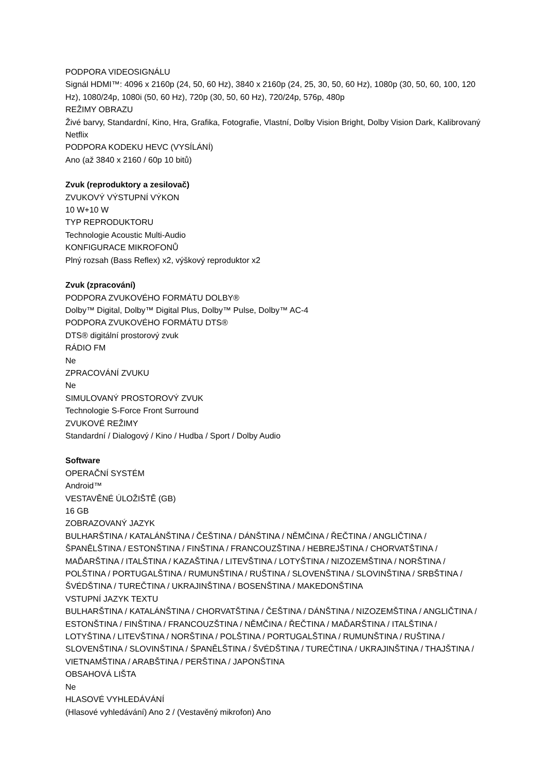PODPORA VIDEOSIGNÁLU
Signál HDMI™: 4096 x 2160p (24, 50, 60 Hz), 3840 x 2160p (24, 25, 30, 50, 60 Hz), 1080p (30, 50, 60, 100, 120 Hz), 1080/24p, 1080i (50, 60 Hz), 720p (30, 50, 60 Hz), 720/24p, 576p, 480p
REŽIMY OBRAZU
Živé barvy, Standardní, Kino, Hra, Grafika, Fotografie, Vlastní, Dolby Vision Bright, Dolby Vision Dark, Kalibrovaný Netflix
PODPORA KODEKU HEVC (VYSÍLÁNÍ)
Ano (až 3840 x 2160 / 60p 10 bitů)
Zvuk (reproduktory a zesilovač)
ZVUKOVÝ VÝSTUPNÍ VÝKON
10 W+10 W
TYP REPRODUKTORU
Technologie Acoustic Multi-Audio
KONFIGURACE MIKROFONŮ
Plný rozsah (Bass Reflex) x2, výškový reproduktor x2
Zvuk (zpracování)
PODPORA ZVUKOVÉHO FORMÁTU DOLBY®
Dolby™ Digital, Dolby™ Digital Plus, Dolby™ Pulse, Dolby™ AC-4
PODPORA ZVUKOVÉHO FORMÁTU DTS®
DTS® digitální prostorový zvuk
RÁDIO FM
Ne
ZPRACOVÁNÍ ZVUKU
Ne
SIMULOVANÝ PROSTOROVÝ ZVUK
Technologie S-Force Front Surround
ZVUKOVÉ REŽIMY
Standardní / Dialogový / Kino / Hudba / Sport / Dolby Audio
Software
OPERAČNÍ SYSTÉM
Android™
VESTAVĚNÉ ÚLOŽIŠTĚ (GB)
16 GB
ZOBRAZOVANÝ JAZYK
BULHARŠTINA / KATALÁNŠTINA / ČEŠTINA / DÁNŠTINA / NĚMČINA / ŘEČTINA / ANGLIČTINA / ŠPANĚLŠTINA / ESTONŠTINA / FINŠTINA / FRANCOUZŠTINA / HEBREJŠTINA / CHORVATŠTINA / MAĎARŠTINA / ITALŠTINA / KAZAŠTINA / LITEVŠTINA / LOTYŠTINA / NIZOZEMŠTINA / NORŠTINA / POLŠTINA / PORTUGALŠTINA / RUMUNŠTINA / RUŠTINA / SLOVENŠTINA / SLOVINŠTINA / SRBŠTINA / ŠVÉDŠTINA / TUREČTINA / UKRAJINŠTINA / BOSENŠTINA / MAKEDONŠTINA
VSTUPNÍ JAZYK TEXTU
BULHARŠTINA / KATALÁNŠTINA / CHORVATŠTINA / ČEŠTINA / DÁNŠTINA / NIZOZEMŠTINA / ANGLIČTINA / ESTONŠTINA / FINŠTINA / FRANCOUZŠTINA / NĚMČINA / ŘEČTINA / MAĎARŠTINA / ITALŠTINA / LOTYŠTINA / LITEVŠTINA / NORŠTINA / POLŠTINA / PORTUGALŠTINA / RUMUNŠTINA / RUŠTINA / SLOVENŠTINA / SLOVINŠTINA / ŠPANĚLŠTINA / ŠVÉDŠTINA / TUREČTINA / UKRAJINŠTINA / THAJŠTINA / VIETNAMŠTINA / ARABŠTINA / PERŠTINA / JAPONŠTINA
OBSAHOVÁ LIŠTA
Ne
HLASOVÉ VYHLEDÁVÁNÍ
(Hlasové vyhledávání) Ano 2 / (Vestavěný mikrofon) Ano